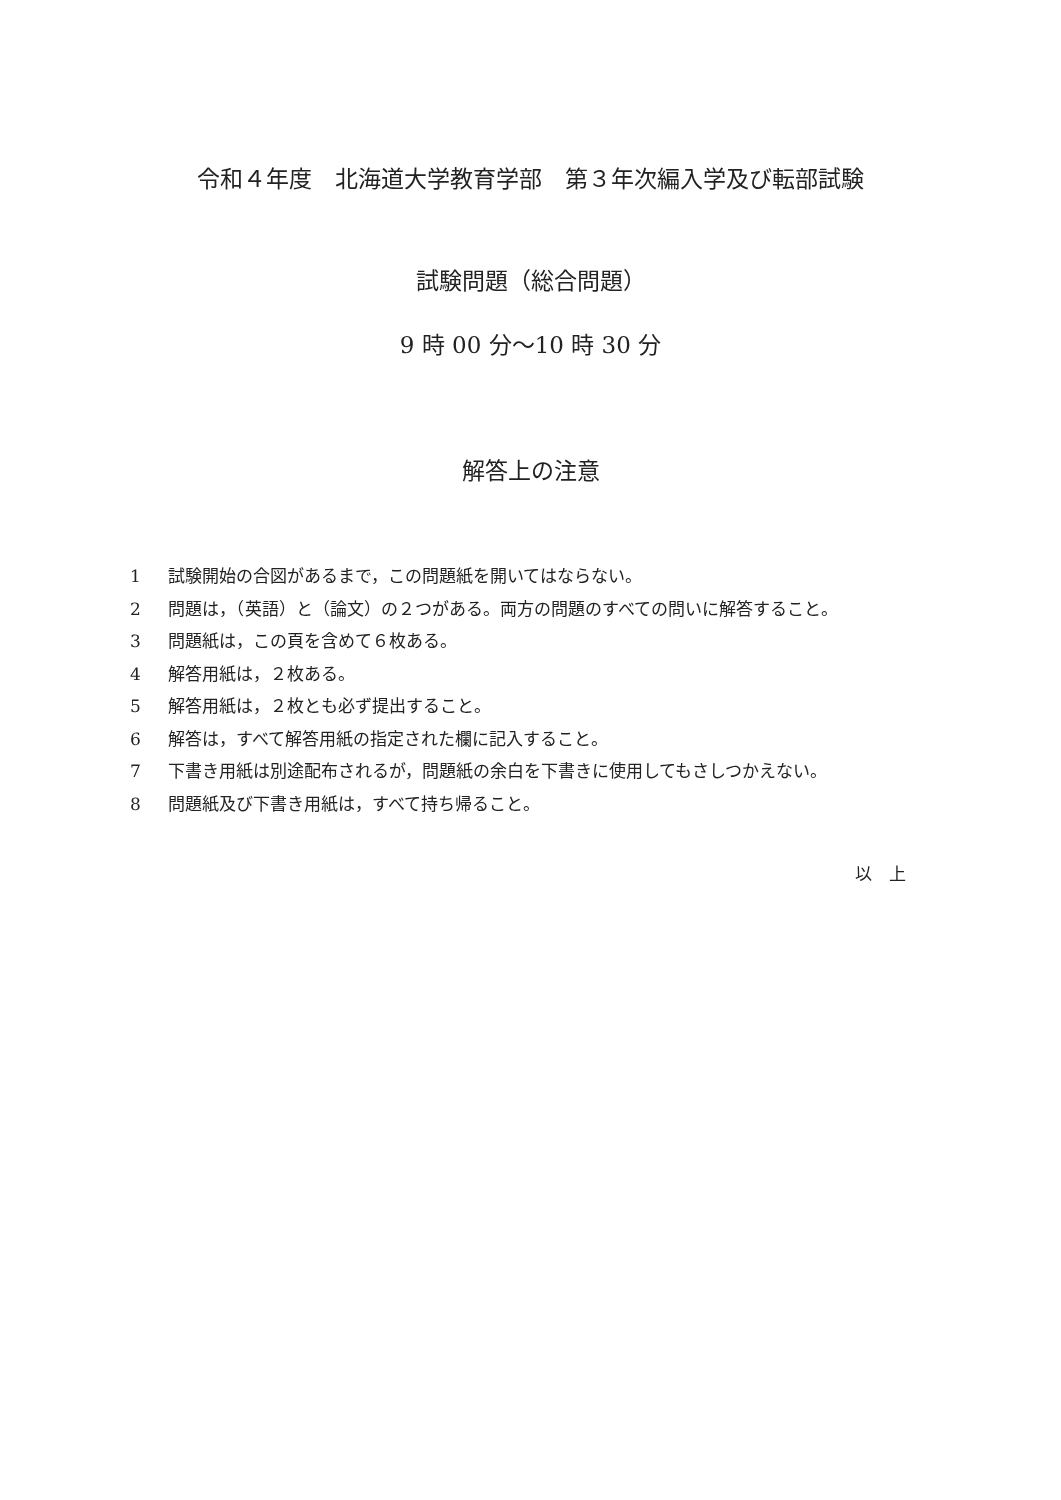令和４年度　北海道大学教育学部　第３年次編入学及び転部試験
試験問題（総合問題）
9 時 00 分～10 時 30 分
解答上の注意
1 試験開始の合図があるまで，この問題紙を開いてはならない。
2 問題は，（英語）と（論文）の２つがある。両方の問題のすべての問いに解答すること。
3 問題紙は，この頁を含めて６枚ある。
4 解答用紙は，２枚ある。
5 解答用紙は，２枚とも必ず提出すること。
6 解答は，すべて解答用紙の指定された欄に記入すること。
7 下書き用紙は別途配布されるが，問題紙の余白を下書きに使用してもさしつかえない。
8 問題紙及び下書き用紙は，すべて持ち帰ること。
以　上